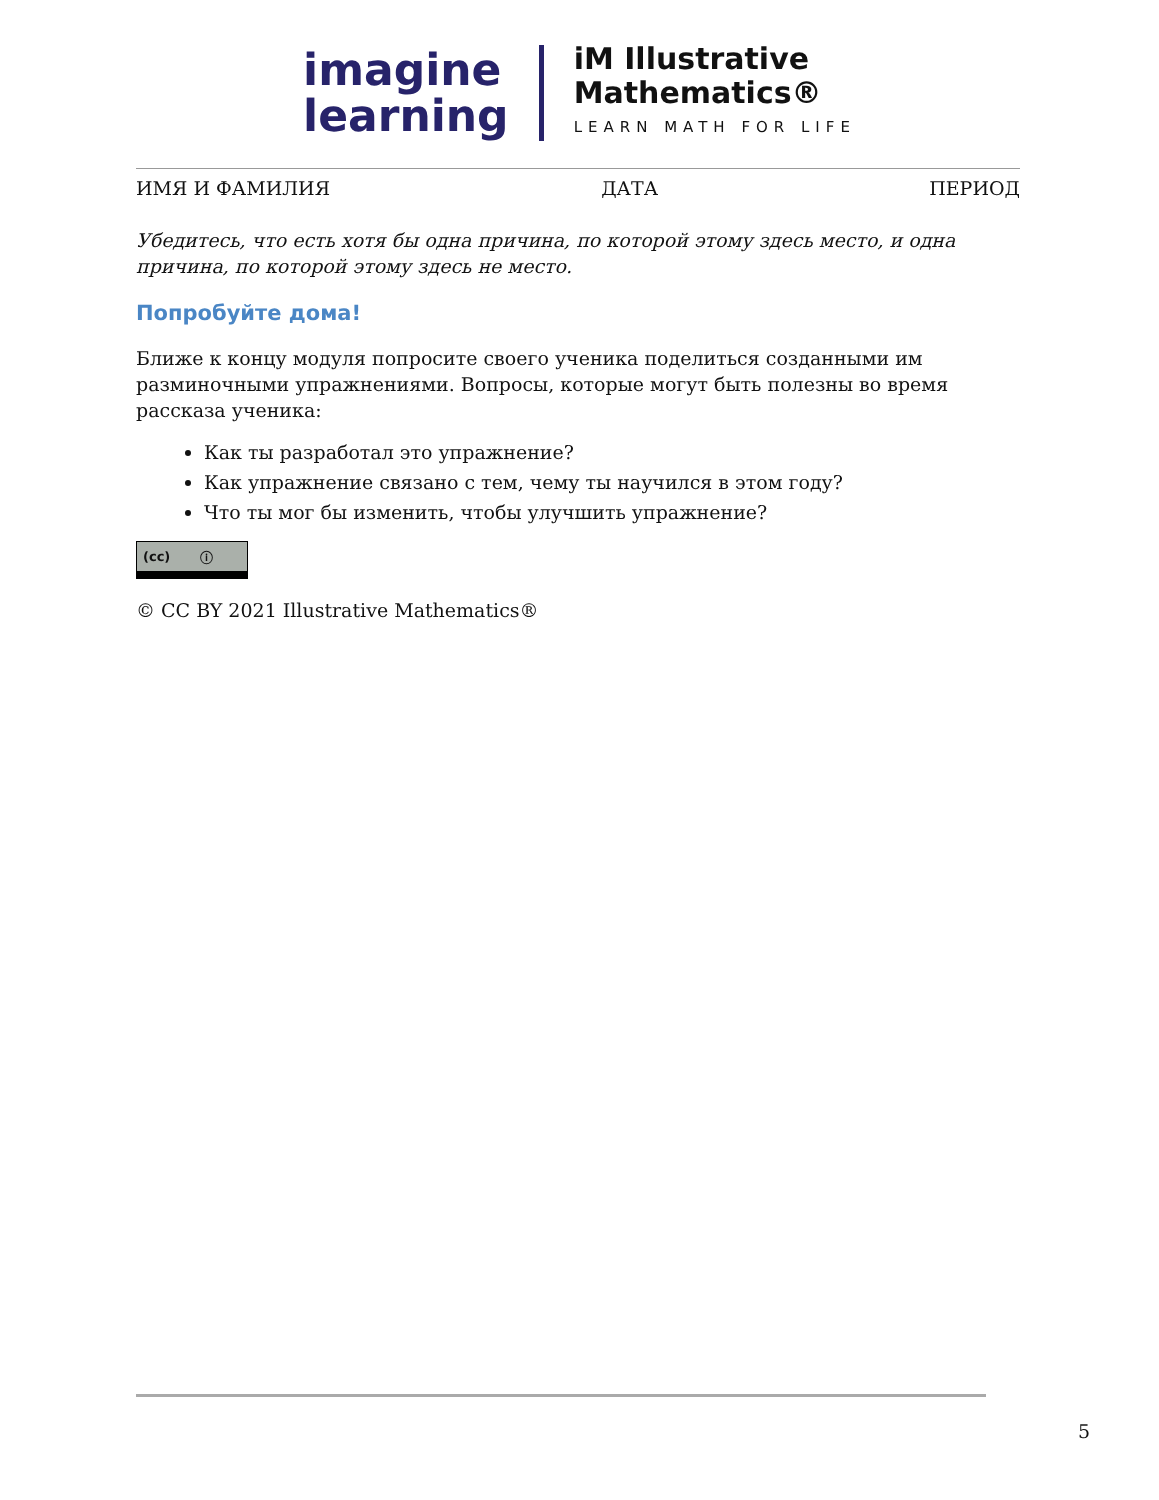imagine
learning
iM Illustrative
Mathematics®
LEARN MATH FOR LIFE
ИМЯ И ФАМИЛИЯ ДАТА ПЕРИОД
Убедитесь, что есть хотя бы одна причина, по которой этому здесь место, и одна причина, по которой этому здесь не место.
Попробуйте дома!
Ближе к концу модуля попросите своего ученика поделиться созданными им разминочными упражнениями. Вопросы, которые могут быть полезны во время рассказа ученика:
Как ты разработал это упражнение?
Как упражнение связано с тем, чему ты научился в этом году?
Что ты мог бы изменить, чтобы улучшить упражнение?
(cc) ⓘ
© CC BY 2021 Illustrative Mathematics®
5